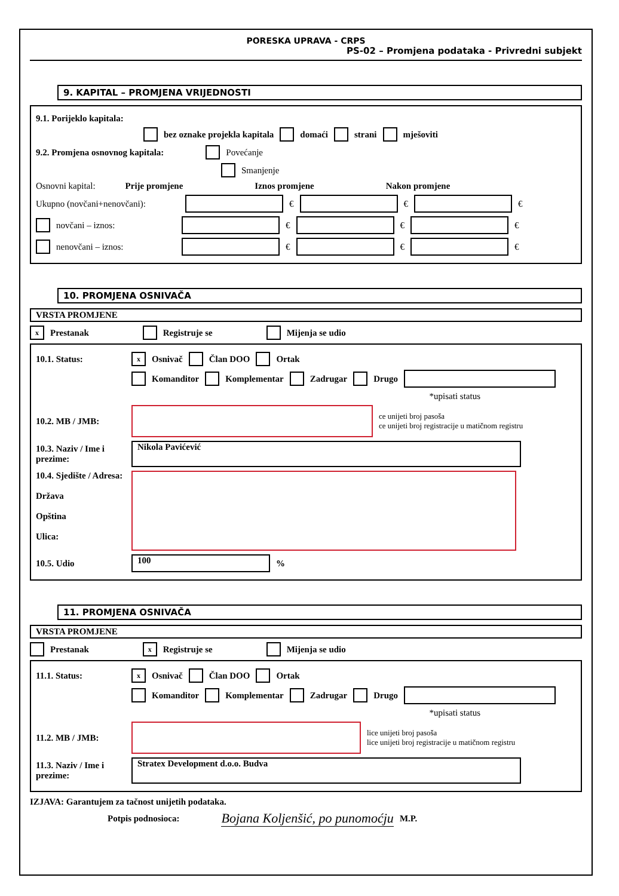PORESKA UPRAVA - CRPS
PS-02 – Promjena podataka - Privredni subjekt
9. KAPITAL – PROMJENA VRIJEDNOSTI
9.1. Porijeklo kapitala:
bez oznake projekla kapitala domaći strani mješoviti
9.2. Promjena osnovnog kapitala: Povećanje
Smanjenje
Osnovni kapital: Prije promjene Iznos promjene Nakon promjene
Ukupno (novčani+nenovčani): € € €
novčani – iznos: € € €
nenovčani – iznos: € € €
10. PROMJENA OSNIVAČA
VRSTA PROMJENE
x Prestanak Registruje se Mijenja se udio
10.1. Status: x Osnivač Član DOO Ortak
Komanditor Komplementar Zadrugar Drugo
*upisati status
10.2. MB / JMB: ce unijeti broj pasoša
ce unijeti broj registracije u matičnom registru
10.3. Naziv / Ime i prezime: Nikola Pavićević
10.4. Sjedište / Adresa:
Država
Opština
Ulica:
10.5. Udio 100 %
11. PROMJENA OSNIVAČA
VRSTA PROMJENE
Prestanak x Registruje se Mijenja se udio
11.1. Status: x Osnivač Član DOO Ortak
Komanditor Komplementar Zadrugar Drugo
*upisati status
11.2. MB / JMB: lice unijeti broj pasoša
lice unijeti broj registracije u matičnom registru
11.3. Naziv / Ime i prezime: Stratex Development d.o.o. Budva
IZJAVA: Garantujem za tačnost unijetih podataka.
Potpis podnosioca: Bojana Koljenšić, po punomoćju M.P.